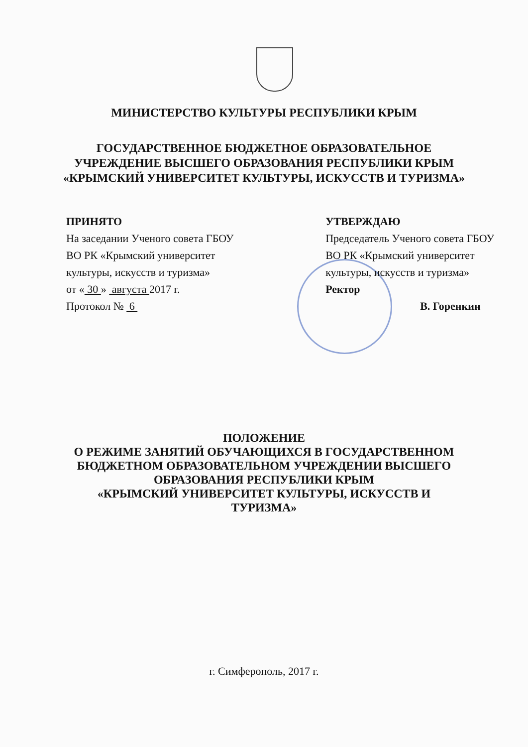МИНИСТЕРСТВО КУЛЬТУРЫ РЕСПУБЛИКИ КРЫМ
ГОСУДАРСТВЕННОЕ БЮДЖЕТНОЕ ОБРАЗОВАТЕЛЬНОЕ
УЧРЕЖДЕНИЕ ВЫСШЕГО ОБРАЗОВАНИЯ РЕСПУБЛИКИ КРЫМ
«КРЫМСКИЙ УНИВЕРСИТЕТ КУЛЬТУРЫ, ИСКУССТВ И ТУРИЗМА»
ПРИНЯТО
На заседании Ученого совета ГБОУ
ВО РК «Крымский университет
культуры, искусств и туризма»
от « 30 » августа 2017 г.
Протокол № 6
УТВЕРЖДАЮ
Председатель Ученого совета ГБОУ
ВО РК «Крымский университет
культуры, искусств и туризма»
Ректор
В. Горенкин
ПОЛОЖЕНИЕ
О РЕЖИМЕ ЗАНЯТИЙ ОБУЧАЮЩИХСЯ В ГОСУДАРСТВЕННОМ
БЮДЖЕТНОМ ОБРАЗОВАТЕЛЬНОМ УЧРЕЖДЕНИИ ВЫСШЕГО
ОБРАЗОВАНИЯ РЕСПУБЛИКИ КРЫМ
«КРЫМСКИЙ УНИВЕРСИТЕТ КУЛЬТУРЫ, ИСКУССТВ И
ТУРИЗМА»
г. Симферополь, 2017 г.